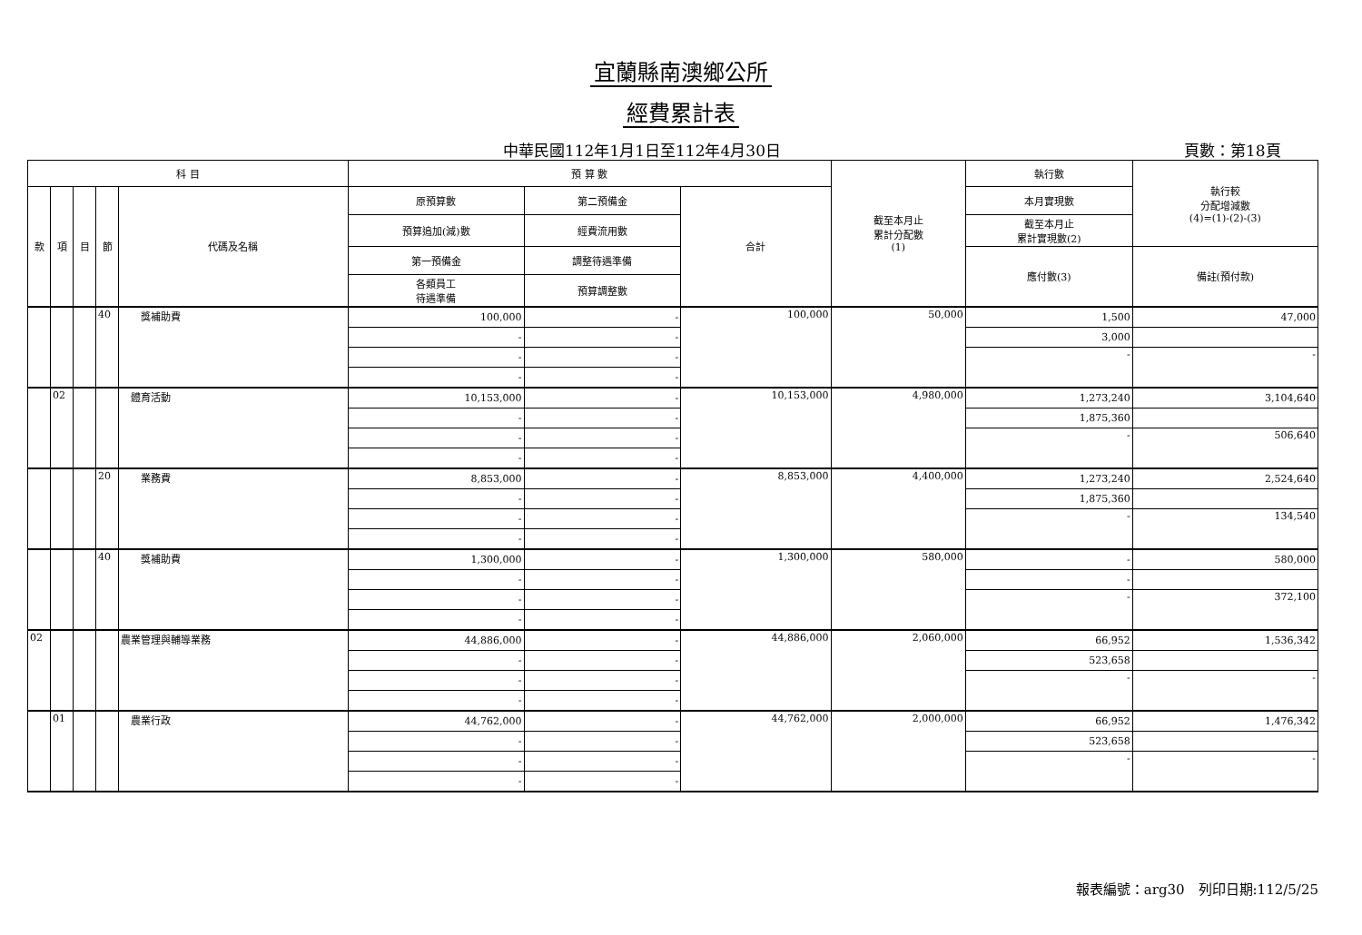宜蘭縣南澳鄉公所
經費累計表
中華民國112年1月1日至112年4月30日 頁數：第18頁
| 科 目 | | | | | 預 算 數 | | | 截至本月止 累計分配數 (1) | 執行數 | 執行較 分配增減數 (4)=(1)-(2)-(3) |
| --- | --- | --- | --- | --- | --- | --- | --- | --- | --- | --- |
| 款 | 項 | 目 | 節 | 代碼及名稱 | 原預算數 | 第二預備金 | 合計 | | 本月實現數 | |
| | | | | | 預算追加(減)數 | 經費流用數 | | | 截至本月止 累計實現數(2) | |
| | | | | | 第一預備金 | 調整待遇準備 | | | 應付數(3) | 備註(預付款) |
| | | | | | 各類員工 待遇準備 | 預算調整數 | | | | |
| | | | 40 | 獎補助費 | 100,000 | - | 100,000 | 50,000 | 1,500 | 47,000 |
| | | | | | - | - | | | 3,000 | |
| | | | | | - | - | | | - | - |
| | | | | | - | - | | | | |
| | 02 | | | 體育活動 | 10,153,000 | - | 10,153,000 | 4,980,000 | 1,273,240 | 3,104,640 |
| | | | | | - | - | | | 1,875,360 | |
| | | | | | - | - | | | - | 506,640 |
| | | | | | - | - | | | | |
| | | | 20 | 業務費 | 8,853,000 | - | 8,853,000 | 4,400,000 | 1,273,240 | 2,524,640 |
| | | | | | - | - | | | 1,875,360 | |
| | | | | | - | - | | | - | 134,540 |
| | | | | | - | - | | | | |
| | | | 40 | 獎補助費 | 1,300,000 | - | 1,300,000 | 580,000 | - | 580,000 |
| | | | | | - | - | | | - | |
| | | | | | - | - | | | - | 372,100 |
| | | | | | - | - | | | | |
| 02 | | | | 農業管理與輔導業務 | 44,886,000 | - | 44,886,000 | 2,060,000 | 66,952 | 1,536,342 |
| | | | | | - | - | | | 523,658 | |
| | | | | | - | - | | | - | - |
| | | | | | - | - | | | | |
| | 01 | | | 農業行政 | 44,762,000 | - | 44,762,000 | 2,000,000 | 66,952 | 1,476,342 |
| | | | | | - | - | | | 523,658 | |
| | | | | | - | - | | | - | - |
| | | | | | - | - | | | | |
報表編號：arg30　列印日期:112/5/25